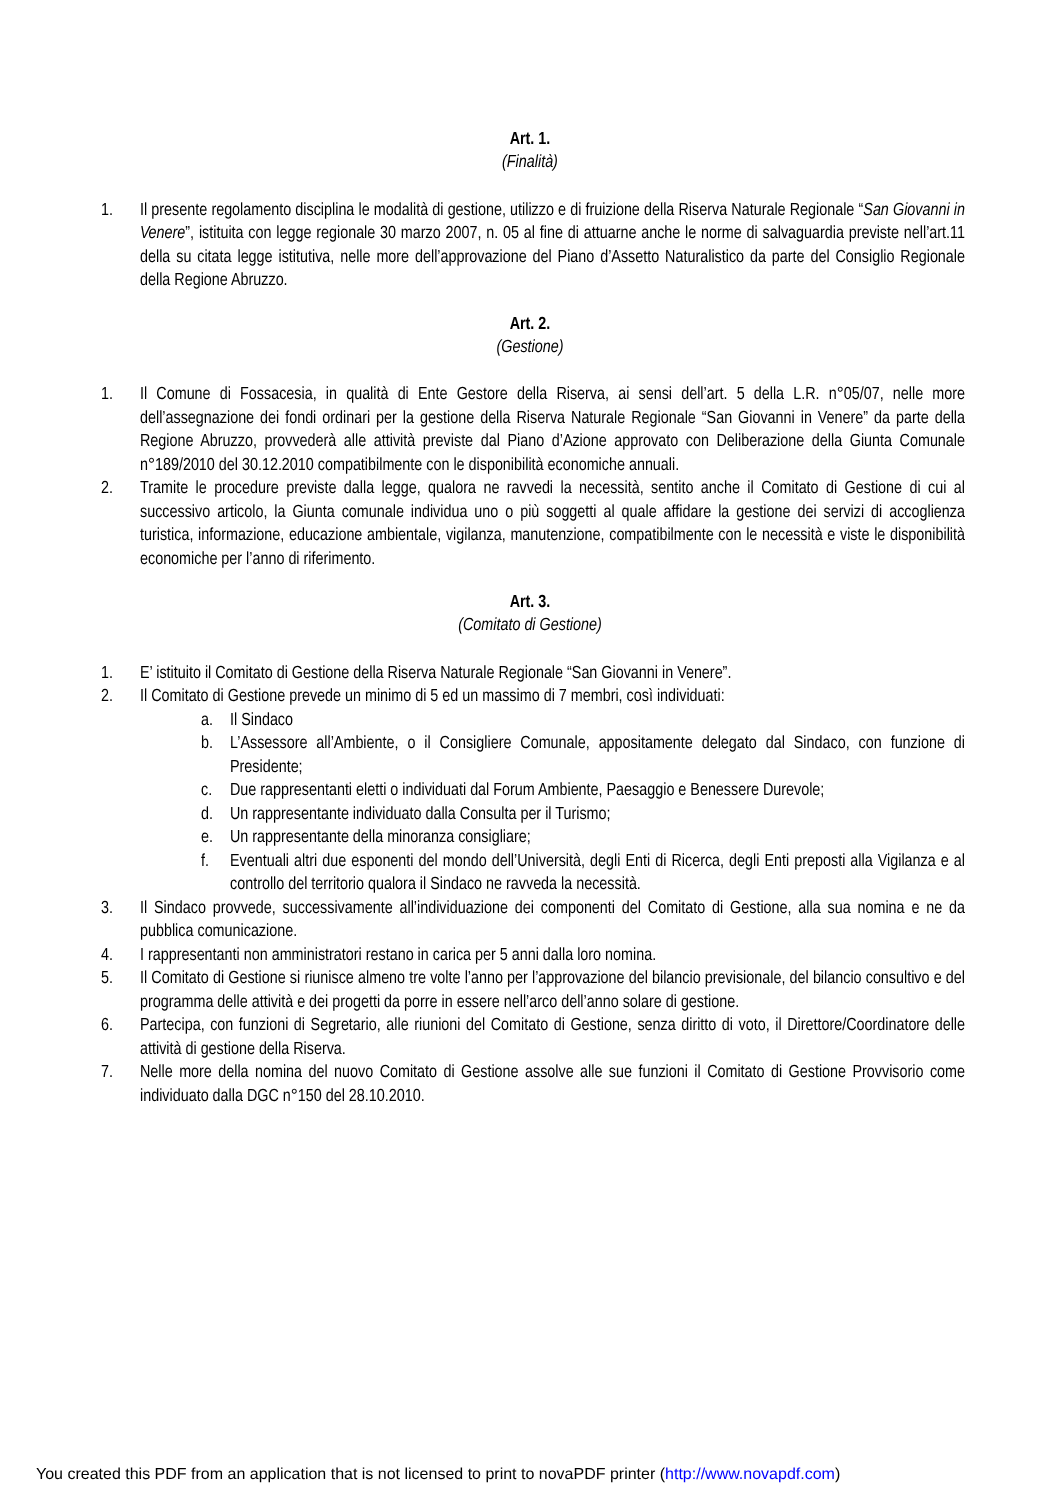Art. 1.
(Finalità)
1. Il presente regolamento disciplina le modalità di gestione, utilizzo e di fruizione della Riserva Naturale Regionale “San Giovanni in Venere”, istituita con legge regionale 30 marzo 2007, n. 05 al fine di attuarne anche le norme di salvaguardia previste nell’art.11 della su citata legge istitutiva, nelle more dell’approvazione del Piano d’Assetto Naturalistico da parte del Consiglio Regionale della Regione Abruzzo.
Art. 2.
(Gestione)
1. Il Comune di Fossacesia, in qualità di Ente Gestore della Riserva, ai sensi dell’art. 5 della L.R. n°05/07, nelle more dell’assegnazione dei fondi ordinari per la gestione della Riserva Naturale Regionale “San Giovanni in Venere” da parte della Regione Abruzzo, provvederà alle attività previste dal Piano d’Azione approvato con Deliberazione della Giunta Comunale n°189/2010 del 30.12.2010 compatibilmente con le disponibilità economiche annuali.
2. Tramite le procedure previste dalla legge, qualora ne ravvedi la necessità, sentito anche il Comitato di Gestione di cui al successivo articolo, la Giunta comunale individua uno o più soggetti al quale affidare la gestione dei servizi di accoglienza turistica, informazione, educazione ambientale, vigilanza, manutenzione, compatibilmente con le necessità e viste le disponibilità economiche per l’anno di riferimento.
Art. 3.
(Comitato di Gestione)
1. E’ istituito il Comitato di Gestione della Riserva Naturale Regionale “San Giovanni in Venere”.
2. Il Comitato di Gestione prevede un minimo di 5 ed un massimo di 7 membri, così individuati:
a. Il Sindaco
b. L’Assessore all’Ambiente, o il Consigliere Comunale, appositamente delegato dal Sindaco, con funzione di Presidente;
c. Due rappresentanti eletti o individuati dal Forum Ambiente, Paesaggio e Benessere Durevole;
d. Un rappresentante individuato dalla Consulta per il Turismo;
e. Un rappresentante della minoranza consigliare;
f. Eventuali altri due esponenti del mondo dell’Università, degli Enti di Ricerca, degli Enti preposti alla Vigilanza e al controllo del territorio qualora il Sindaco ne ravveda la necessità.
3. Il Sindaco provvede, successivamente all’individuazione dei componenti del Comitato di Gestione, alla sua nomina e ne da pubblica comunicazione.
4. I rappresentanti non amministratori restano in carica per 5 anni dalla loro nomina.
5. Il Comitato di Gestione si riunisce almeno tre volte l’anno per l’approvazione del bilancio previsionale, del bilancio consultivo e del programma delle attività e dei progetti da porre in essere nell’arco dell’anno solare di gestione.
6. Partecipa, con funzioni di Segretario, alle riunioni del Comitato di Gestione, senza diritto di voto, il Direttore/Coordinatore delle attività di gestione della Riserva.
7. Nelle more della nomina del nuovo Comitato di Gestione assolve alle sue funzioni il Comitato di Gestione Provvisorio come individuato dalla DGC n°150 del 28.10.2010.
You created this PDF from an application that is not licensed to print to novaPDF printer (http://www.novapdf.com)